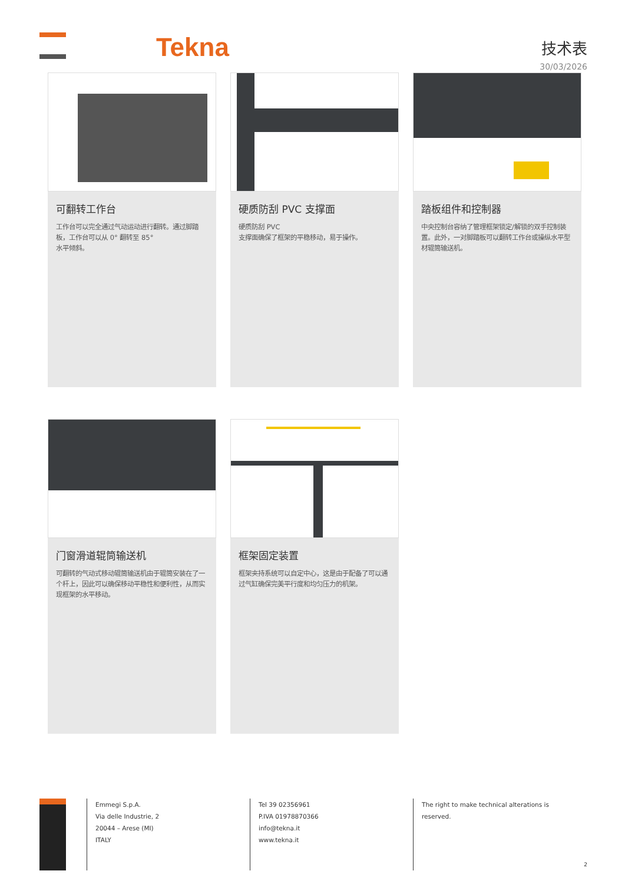Tekna
技术表
30/03/2026
可翻转工作台
工作台可以完全通过气动运动进行翻转。通过脚踏板，工作台可以从 0° 翻转至 85°
水平倾斜。
硬质防刮 PVC 支撑面
硬质防刮 PVC
支撑面确保了框架的平稳移动，易于操作。
踏板组件和控制器
中央控制台容纳了管理框架锁定/解锁的双手控制装置。此外，一对脚踏板可以翻转工作台或操纵水平型材辊筒输送机。
门窗滑道辊筒输送机
可翻转的气动式移动辊筒输送机由于辊筒安装在了一个杆上，因此可以确保移动平稳性和便利性，从而实现框架的水平移动。
框架固定装置
框架夹持系统可以自定中心，这是由于配备了可以通过气缸确保完美平行度和均匀压力的机架。
Emmegi S.p.A.
Via delle Industrie, 2
20044 – Arese (MI)
ITALY
Tel 39 02356961
P.IVA 01978870366
info@tekna.it
www.tekna.it
The right to make technical alterations is reserved.
2